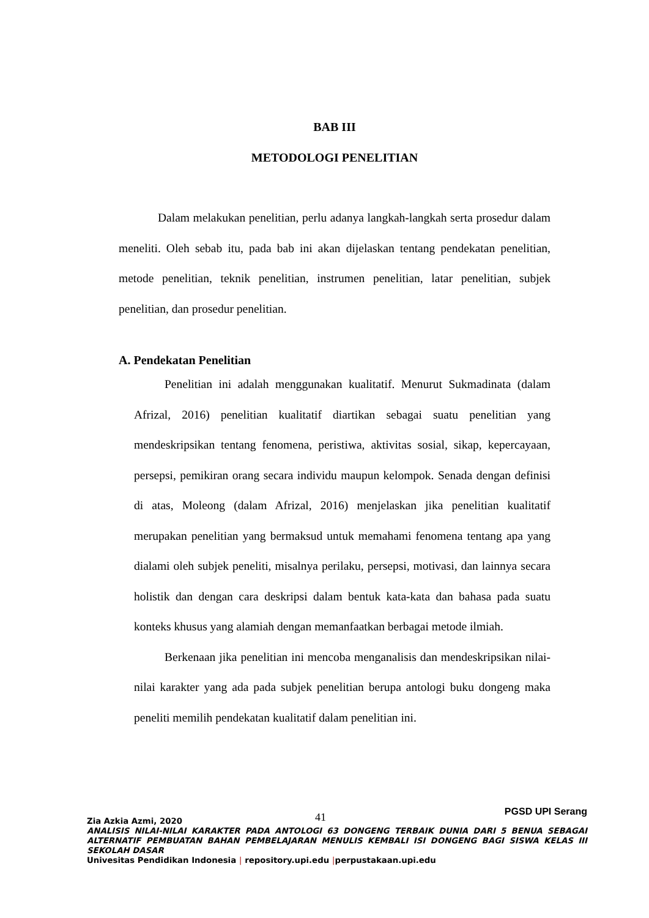BAB III
METODOLOGI PENELITIAN
Dalam melakukan penelitian, perlu adanya langkah-langkah serta prosedur dalam meneliti. Oleh sebab itu, pada bab ini akan dijelaskan tentang pendekatan penelitian, metode penelitian, teknik penelitian, instrumen penelitian, latar penelitian, subjek penelitian, dan prosedur penelitian.
A. Pendekatan Penelitian
Penelitian ini adalah menggunakan kualitatif. Menurut Sukmadinata (dalam Afrizal, 2016) penelitian kualitatif diartikan sebagai suatu penelitian yang mendeskripsikan tentang fenomena, peristiwa, aktivitas sosial, sikap, kepercayaan, persepsi, pemikiran orang secara individu maupun kelompok. Senada dengan definisi di atas, Moleong (dalam Afrizal, 2016) menjelaskan jika penelitian kualitatif merupakan penelitian yang bermaksud untuk memahami fenomena tentang apa yang dialami oleh subjek peneliti, misalnya perilaku, persepsi, motivasi, dan lainnya secara holistik dan dengan cara deskripsi dalam bentuk kata-kata dan bahasa pada suatu konteks khusus yang alamiah dengan memanfaatkan berbagai metode ilmiah.
Berkenaan jika penelitian ini mencoba menganalisis dan mendeskripsikan nilai-nilai karakter yang ada pada subjek penelitian berupa antologi buku dongeng maka peneliti memilih pendekatan kualitatif dalam penelitian ini.
41
PGSD UPI Serang
Zia Azkia Azmi, 2020
ANALISIS NILAI-NILAI KARAKTER PADA ANTOLOGI 63 DONGENG TERBAIK DUNIA DARI 5 BENUA SEBAGAI ALTERNATIF PEMBUATAN BAHAN PEMBELAJARAN MENULIS KEMBALI ISI DONGENG BAGI SISWA KELAS III SEKOLAH DASAR
Univesitas Pendidikan Indonesia | repository.upi.edu |perpustakaan.upi.edu